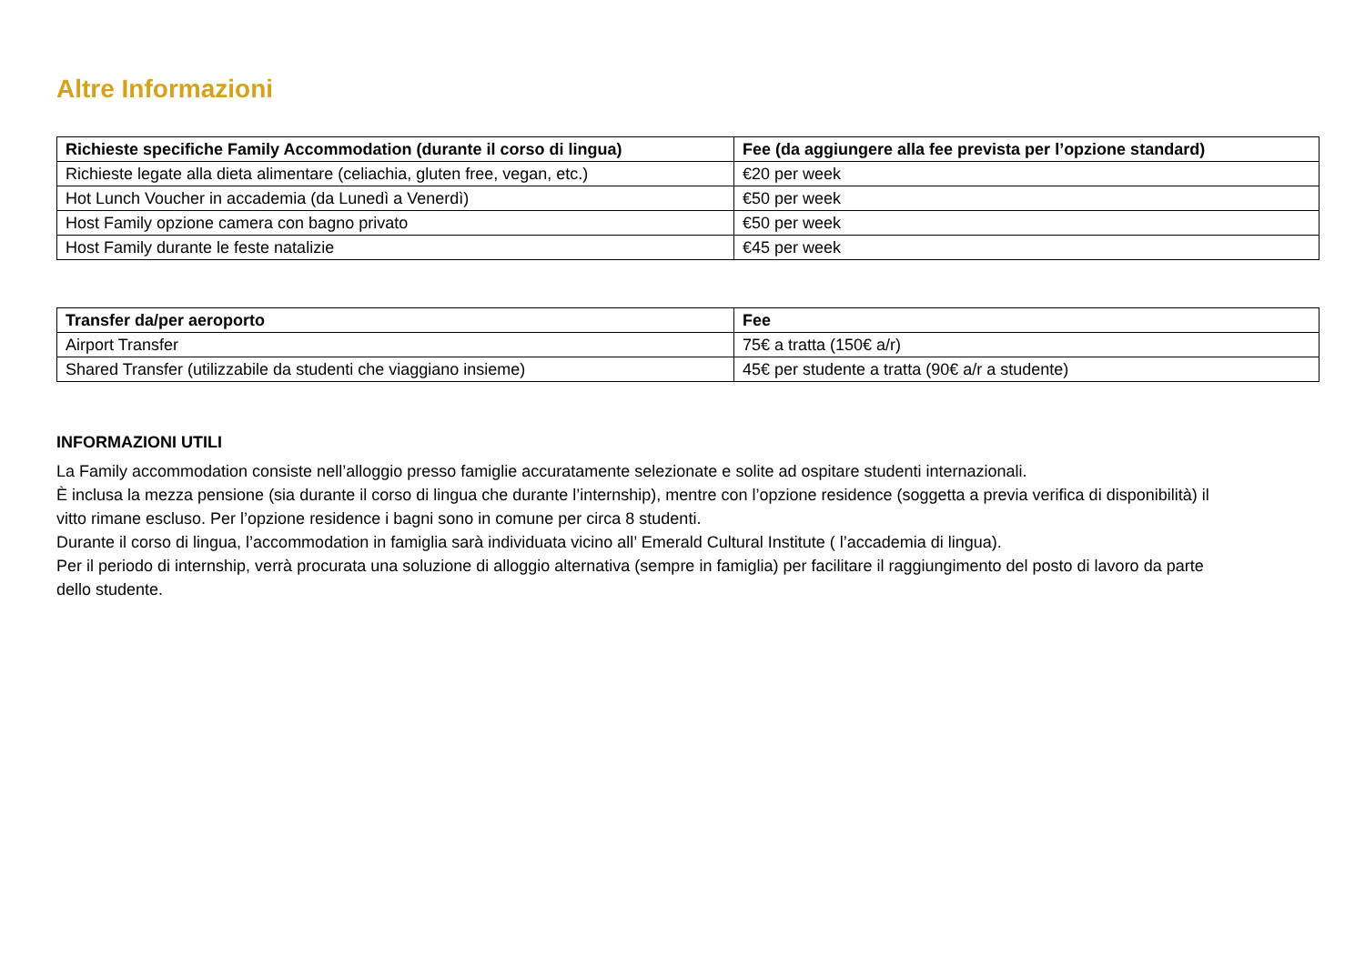Altre Informazioni
| Richieste specifiche Family Accommodation (durante il corso di lingua) | Fee (da aggiungere alla fee prevista per l’opzione standard) |
| --- | --- |
| Richieste legate alla dieta alimentare (celiachia, gluten free, vegan, etc.) | €20 per week |
| Hot Lunch Voucher in accademia (da Lunedì a Venerdì) | €50 per week |
| Host Family opzione camera con bagno privato | €50 per week |
| Host Family durante le feste natalizie | €45 per week |
| Transfer da/per aeroporto | Fee |
| --- | --- |
| Airport Transfer | 75€ a tratta (150€ a/r) |
| Shared Transfer (utilizzabile da studenti che viaggiano insieme) | 45€ per studente a tratta (90€ a/r a studente) |
INFORMAZIONI UTILI
La Family accommodation consiste nell’alloggio presso famiglie accuratamente selezionate e solite ad ospitare studenti internazionali.
È inclusa la mezza pensione (sia durante il corso di lingua che durante l’internship), mentre con l’opzione residence (soggetta a previa verifica di disponibilità) il vitto rimane escluso. Per l’opzione residence i bagni sono in comune per circa 8 studenti.
Durante il corso di lingua, l’accommodation in famiglia sarà individuata vicino all’ Emerald Cultural Institute ( l’accademia di lingua).
Per il periodo di internship, verrà procurata una soluzione di alloggio alternativa (sempre in famiglia) per facilitare il raggiungimento del posto di lavoro da parte dello studente.